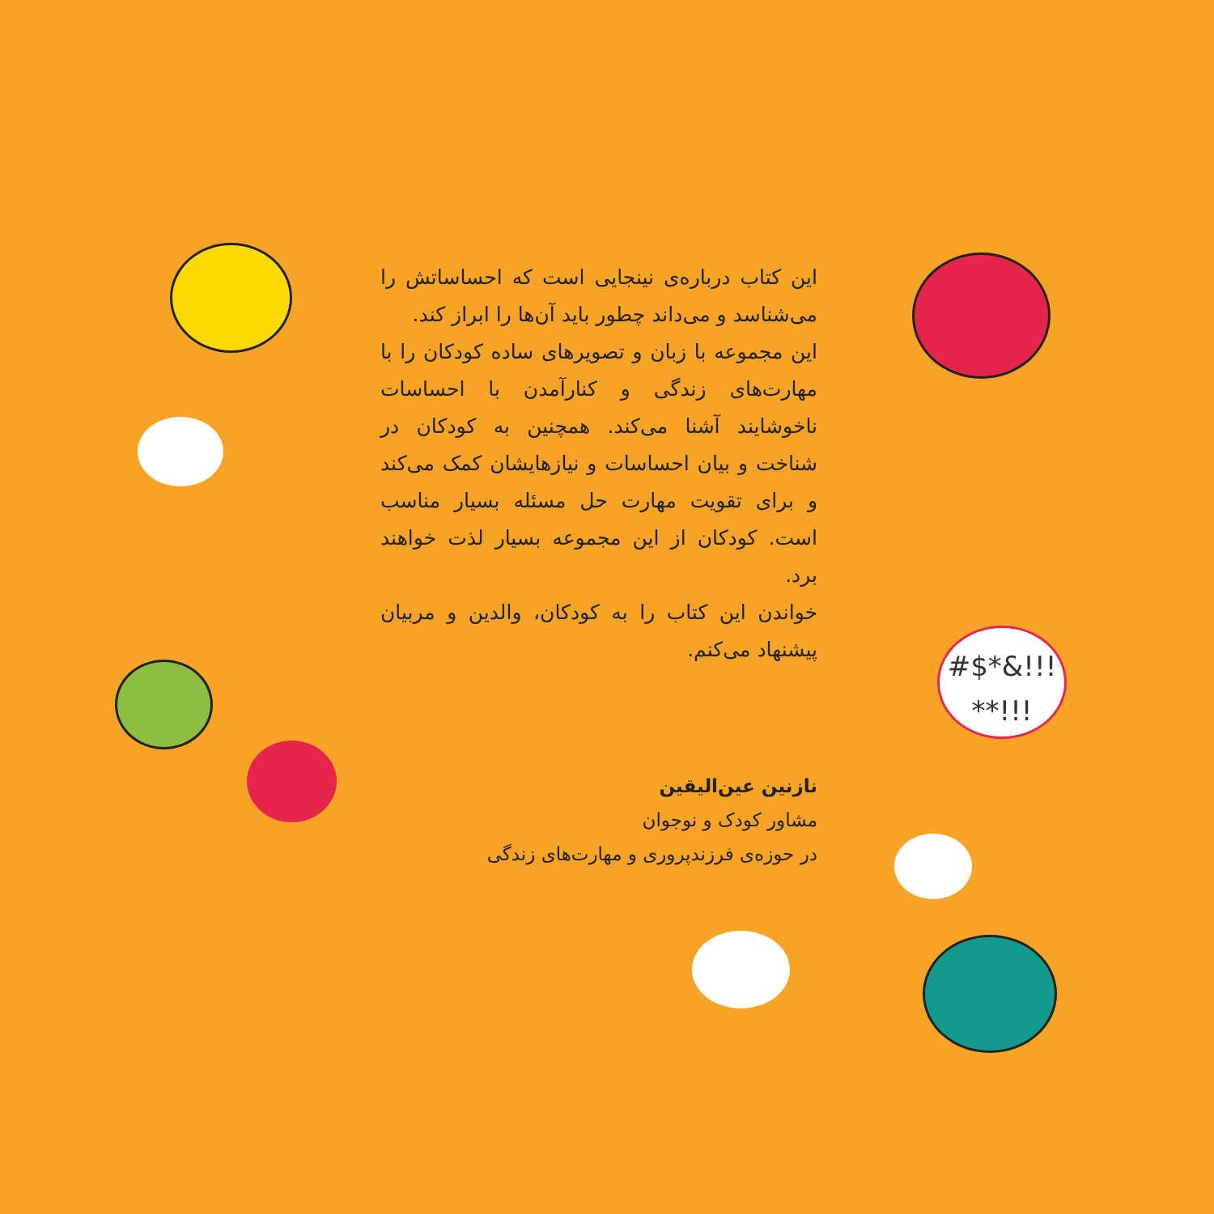#$*&!!!
**!!!
این کتاب درباره‌ی نینجایی است که احساساتش را می‌شناسد و می‌داند چطور باید آن‌ها را ابراز کند.
این مجموعه با زبان و تصویرهای ساده کودکان را با مهارت‌های زندگی و کنارآمدن با احساسات ناخوشایند آشنا می‌کند. همچنین به کودکان در شناخت و بیان احساسات و نیازهایشان کمک می‌کند و برای تقویت مهارت حل مسئله بسیار مناسب است. کودکان از این مجموعه بسیار لذت خواهند برد.
خواندن این کتاب را به کودکان، والدین و مربیان پیشنهاد می‌کنم.
نازنین عین‌الیقین
مشاور کودک و نوجوان
در حوزه‌ی فرزندپروری و مهارت‌های زندگی